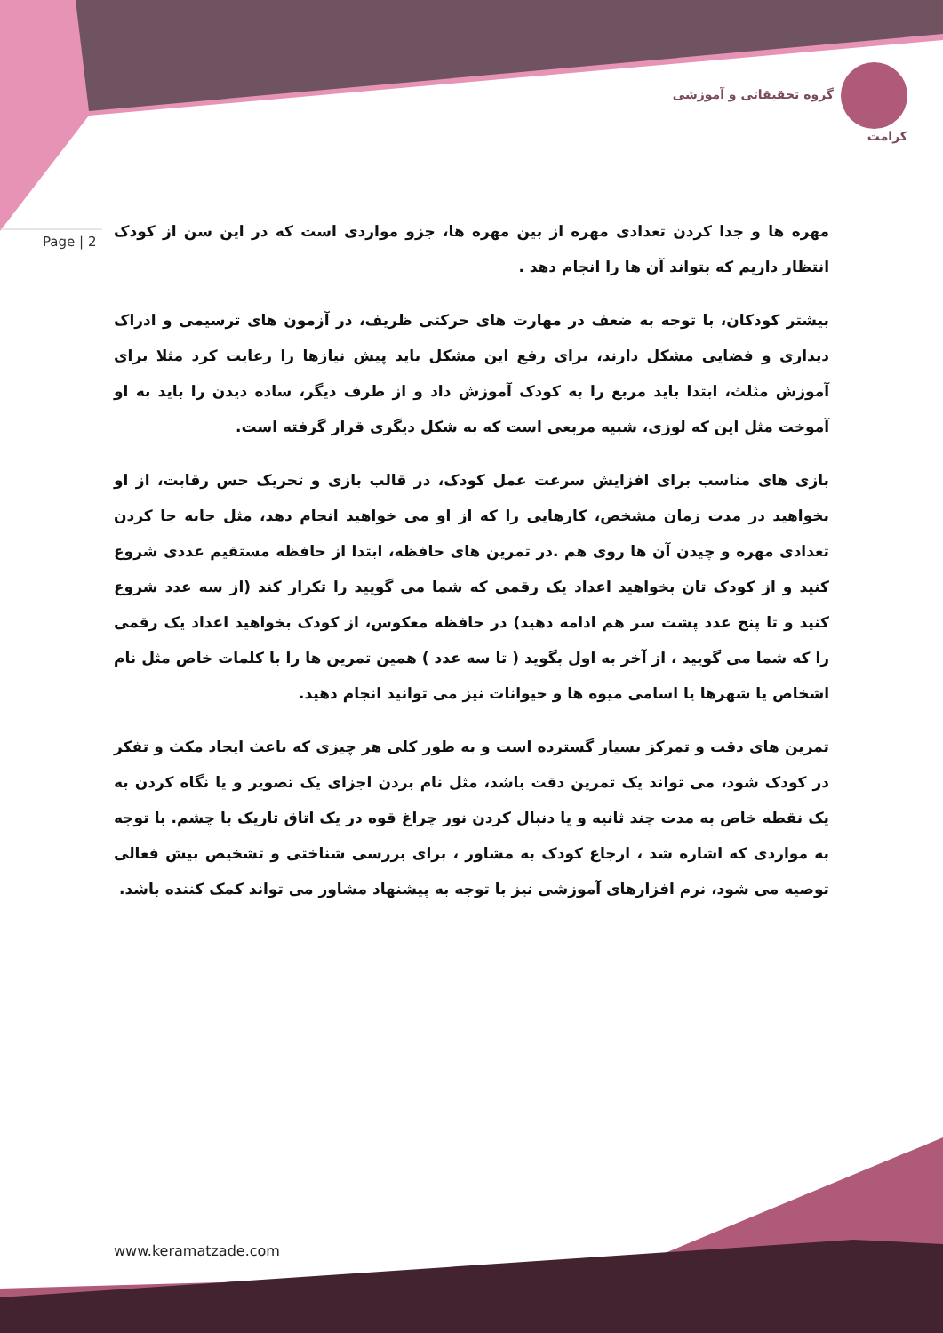گروه تحقیقاتی و آموزشی کرامت
Page | 2
مهره ها و جدا کردن تعدادی مهره از بین مهره ها، جزو مواردی است که در این سن از کودک انتظار داریم که بتواند آن ها را انجام دهد .
بیشتر کودکان، با توجه به ضعف در مهارت های حرکتی ظریف، در آزمون های ترسیمی و ادراک دیداری و فضایی مشکل دارند، برای رفع این مشکل باید پیش نیازها را رعایت کرد مثلا برای آموزش مثلث، ابتدا باید مربع را به کودک آموزش داد و از طرف دیگر، ساده دیدن را باید به او آموخت مثل این که لوزی، شبیه مربعی است که به شکل دیگری قرار گرفته است.
بازی های مناسب برای افزایش سرعت عمل کودک، در قالب بازی و تحریک حس رقابت، از او بخواهید در مدت زمان مشخص، کارهایی را که از او می خواهید انجام دهد، مثل جابه جا کردن تعدادی مهره و چیدن آن ها روی هم .در تمرین های حافظه، ابتدا از حافظه مستقیم عددی شروع کنید و از کودک تان بخواهید اعداد یک رقمی که شما می گویید را تکرار کند (از سه عدد شروع کنید و تا پنج عدد پشت سر هم ادامه دهید) در حافظه معکوس، از کودک بخواهید اعداد یک رقمی را که شما می گویید ، از آخر به اول بگوید ( تا سه عدد ) همین تمرین ها را با کلمات خاص مثل نام اشخاص یا شهرها یا اسامی میوه ها و حیوانات نیز می توانید انجام دهید.
تمرین های دقت و تمرکز بسیار گسترده است و به طور کلی هر چیزی که باعث ایجاد مکث و تفکر در کودک شود، می تواند یک تمرین دقت باشد، مثل نام بردن اجزای یک تصویر و یا نگاه کردن به یک نقطه خاص به مدت چند ثانیه و یا دنبال کردن نور چراغ قوه در یک اتاق تاریک با چشم. با توجه به مواردی که اشاره شد ، ارجاع کودک به مشاور ، برای بررسی شناختی و تشخیص بیش فعالی توصیه می شود، نرم افزارهای آموزشی نیز با توجه به پیشنهاد مشاور می تواند کمک کننده باشد.
www.keramatzade.com